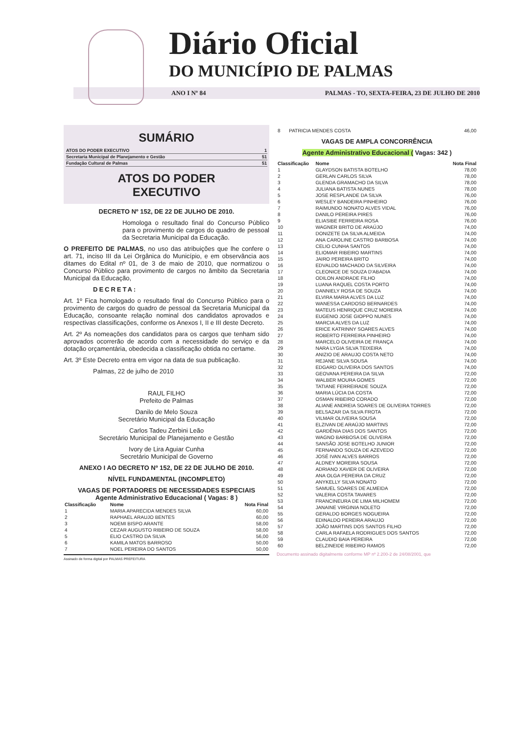Diário Oficial
DO MUNICÍPIO DE PALMAS
ANO I Nº 84 PALMAS - TO, SEXTA-FEIRA, 23 DE JULHO DE 2010
SUMÁRIO
| ATOS DO PODER EXECUTIVO | 1 |
| Secretaria Municipal de Planejamento e Gestão | 51 |
| Fundação Cultural de Palmas | 51 |
ATOS DO PODER
EXECUTIVO
DECRETO Nº 152, DE 22 DE JULHO DE 2010.
Homologa o resultado final do Concurso Público para o provimento de cargos do quadro de pessoal da Secretaria Municipal da Educação.
O PREFEITO DE PALMAS, no uso das atribuições que lhe confere o art. 71, inciso III da Lei Orgânica do Município, e em observância aos ditames do Edital nº 01, de 3 de maio de 2010, que normatizou o Concurso Público para provimento de cargos no âmbito da Secretaria Municipal da Educação,
DECRETA:
Art. 1º Fica homologado o resultado final do Concurso Público para o provimento de cargos do quadro de pessoal da Secretaria Municipal da Educação, consoante relação nominal dos candidatos aprovados e respectivas classificações, conforme os Anexos I, II e III deste Decreto.
Art. 2º As nomeações dos candidatos para os cargos que tenham sido aprovados ocorrerão de acordo com a necessidade do serviço e da dotação orçamentária, obedecida a classificação obtida no certame.
Art. 3º Este Decreto entra em vigor na data de sua publicação.
Palmas, 22 de julho de 2010
RAUL FILHO
Prefeito de Palmas
Danilo de Melo Souza
Secretário Municipal da Educação
Carlos Tadeu Zerbini Leão
Secretário Municipal de Planejamento e Gestão
Ivory de Lira Aguiar Cunha
Secretário Municipal de Governo
ANEXO I AO DECRETO Nº 152, DE 22 DE JULHO DE 2010.
NÍVEL FUNDAMENTAL (INCOMPLETO)
VAGAS DE PORTADORES DE NECESSIDADES ESPECIAIS
Agente Administrativo Educacional ( Vagas: 8 )
| Classificação | Nome | Nota Final |
| --- | --- | --- |
| 1 | MARIA APARECIDA MENDES SILVA | 60,00 |
| 2 | RAPHAEL ARAUJO BENTES | 60,00 |
| 3 | NOEMI BISPO ARANTE | 58,00 |
| 4 | CEZAR AUGUSTO RIBEIRO DE SOUZA | 58,00 |
| 5 | ELIO CASTRO DA SILVA | 56,00 |
| 6 | KAMILA MATOS BARROSO | 50,00 |
| 7 | NOEL PEREIRA DO SANTOS | 50,00 |
Assinado de forma digital por PALMAS PREFEITURA
| 8 | PATRICIA MENDES COSTA | 46,00 |
VAGAS DE AMPLA CONCORRÊNCIA
Agente Administrativo Educacional ( Vagas: 342 )
| Classificação | Nome | Nota Final |
| --- | --- | --- |
| 1 | GLAYDSON BATISTA BOTELHO | 78,00 |
| 2 | GERLAN CARLOS SILVA | 78,00 |
| 3 | GLENDA GRAMACHO DA SILVA | 78,00 |
| 4 | JULIANA BATISTA NUNES | 78,00 |
| 5 | JOSE RESPLANDE DA SILVA | 76,00 |
| 6 | WESLEY BANDEIRA PINHEIRO | 76,00 |
| 7 | RAIMUNDO NONATO ALVES VIDAL | 76,00 |
| 8 | DANILO PEREIRA PIRES | 76,00 |
| 9 | ELIASIBE FERREIRA ROSA | 76,00 |
| 10 | WAGNER BRITO DE ARAÚJO | 74,00 |
| 11 | DONIZETE DA SILVA ALMEIDA | 74,00 |
| 12 | ANA CAROLINE CASTRO BARBOSA | 74,00 |
| 13 | CELIO CUNHA SANTOS | 74,00 |
| 14 | ELIOMAR RIBEIRO MARTINS | 74,00 |
| 15 | JAIRO PEREIRA BRITO | 74,00 |
| 16 | EDVALDO MACHADO DA SILVEIRA | 74,00 |
| 17 | CLEONICE DE SOUZA D'ABADIA | 74,00 |
| 18 | ODILON ANDRADE FILHO | 74,00 |
| 19 | LUANA RAQUEL COSTA PORTO | 74,00 |
| 20 | DANNIELY ROSA DE SOUZA | 74,00 |
| 21 | ELVIRA MARIA ALVES DA LUZ | 74,00 |
| 22 | WANESSA CARDOSO BERNARDES | 74,00 |
| 23 | MATEUS HENRIQUE CRUZ MOREIRA | 74,00 |
| 24 | EUGENIO JOSE GIOPPO NUNES | 74,00 |
| 25 | MARCIA ALVES DA LUZ | 74,00 |
| 26 | ERICE KATRINNY SOARES ALVES | 74,00 |
| 27 | ROBERTO FERREIRA PINHEIRO | 74,00 |
| 28 | MARCELO OLIVEIRA DE FRANÇA | 74,00 |
| 29 | NARA LYGIA SILVA TEIXEIRA | 74,00 |
| 30 | ANIZIO DE ARAUJO COSTA NETO | 74,00 |
| 31 | REJANE SILVA SOUSA | 74,00 |
| 32 | EDGARD OLIVEIRA DOS SANTOS | 74,00 |
| 33 | GEOVANA PEREIRA DA SILVA | 72,00 |
| 34 | WALBER MOURA GOMES | 72,00 |
| 35 | TATIANE FERREIRADE SOUZA | 72,00 |
| 36 | MARIA LÚCIA DA COSTA | 72,00 |
| 37 | OSMAN RIBEIRO CORADO | 72,00 |
| 38 | ALIANE ANDREIA SOARES DE OLIVEIRA TORRES | 72,00 |
| 39 | BELSAZAR DA SILVA FROTA | 72,00 |
| 40 | VILMAR OLIVEIRA SOUSA | 72,00 |
| 41 | ELZIVAN DE ARAÚJO MARTINS | 72,00 |
| 42 | GARDÊNIA DIAS DOS SANTOS | 72,00 |
| 43 | WAGNO BARBOSA DE OLIVEIRA | 72,00 |
| 44 | SANSÃO JOSE BOTELHO JUNIOR | 72,00 |
| 45 | FERNANDO SOUZA DE AZEVEDO | 72,00 |
| 46 | JOSÉ IVAN ALVES BARROS | 72,00 |
| 47 | ALDNEY MOREIRA SOUSA | 72,00 |
| 48 | ADRIANO XAVIER DE OLIVEIRA | 72,00 |
| 49 | ANA OLGA PEREIRA DA CRUZ | 72,00 |
| 50 | ANYKELLY SILVA NONATO | 72,00 |
| 51 | SAMUEL SOARES DE ALMEIDA | 72,00 |
| 52 | VALERIA COSTA TAVARES | 72,00 |
| 53 | FRANCINEURA DE LIMA MILHOMEM | 72,00 |
| 54 | JANAINE VIRGINIA NOLETO | 72,00 |
| 55 | GERALDO BORGES NOGUEIRA | 72,00 |
| 56 | EDINALDO PEREIRA ARAUJO | 72,00 |
| 57 | JOÃO MARTINS DOS SANTOS FILHO | 72,00 |
| 58 | CARLA RAFAELA RODRIGUES DOS SANTOS | 72,00 |
| 59 | CLAUDIO BAIA PEREIRA | 72,00 |
| 60 | BELZINEIDE RIBEIRO RAMOS | 72,00 |
Documento assinado digitalmente conforme MP nº 2.200-2 de 24/08/2001, que